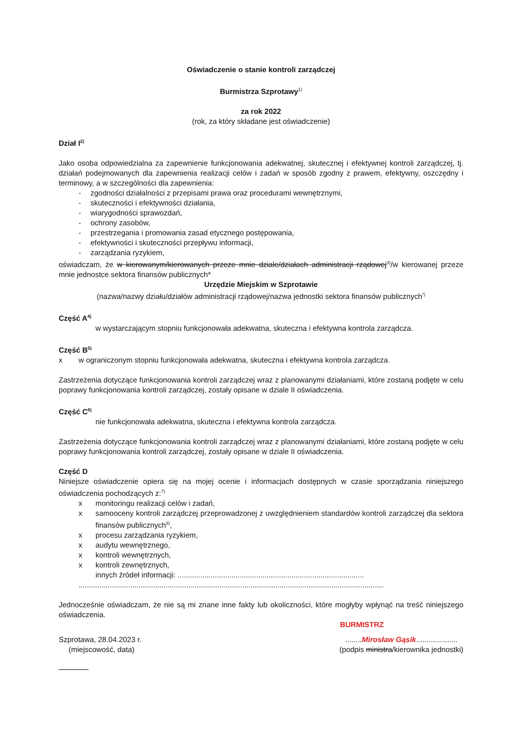Oświadczenie o stanie kontroli zarządczej
Burmistrza Szprotawy<sup>1)</sup>
za rok 2022
(rok, za który składane jest oświadczenie)
Dział I<sup>2)</sup>
Jako osoba odpowiedzialna za zapewnienie funkcjonowania adekwatnej, skutecznej i efektywnej kontroli zarządczej, tj. działań podejmowanych dla zapewnienia realizacji celów i zadań w sposób zgodny z prawem, efektywny, oszczędny i terminowy, a w szczególności dla zapewnienia:
- zgodności działalności z przepisami prawa oraz procedurami wewnętrznymi,
- skuteczności i efektywności działania,
- wiarygodności sprawozdań,
- ochrony zasobów,
- przestrzegania i promowania zasad etycznego postępowania,
- efektywności i skuteczności przepływu informacji,
- zarządzania ryzykiem,
oświadczam, że w kierowanym/kierowanych przeze mnie dziale/działach administracji rządowej<sup>3)</sup>/w kierowanej przeze mnie jednostce sektora finansów publicznych*
Urzędzie Miejskim w Szprotawie
(nazwa/nazwy działu/działów administracji rządowej/nazwa jednostki sektora finansów publicznych<sup>*)</sup>
Część A<sup>4)</sup>
w wystarczającym stopniu funkcjonowała adekwatna, skuteczna i efektywna kontrola zarządcza.
Część B<sup>5)</sup>
x w ograniczonym stopniu funkcjonowała adekwatna, skuteczna i efektywna kontrola zarządcza.
Zastrzeżenia dotyczące funkcjonowania kontroli zarządczej wraz z planowanymi działaniami, które zostaną podjęte w celu poprawy funkcjonowania kontroli zarządczej, zostały opisane w dziale II oświadczenia.
Część C<sup>6)</sup>
nie funkcjonowała adekwatna, skuteczna i efektywna kontrola zarządcza.
Zastrzeżenia dotyczące funkcjonowania kontroli zarządczej wraz z planowanymi działaniami, które zostaną podjęte w celu poprawy funkcjonowania kontroli zarządczej, zostały opisane w dziale II oświadczenia.
Część D
Niniejsze oświadczenie opiera się na mojej ocenie i informacjach dostępnych w czasie sporządzania niniejszego oświadczenia pochodzących z:<sup>7)</sup>
x monitoringu realizacji celów i zadań,
x samooceny kontroli zarządczej przeprowadzonej z uwzględnieniem standardów kontroli zarządczej dla sektora finansów publicznych<sup>8)</sup>,
x procesu zarządzania ryzykiem,
x audytu wewnętrznego,
x kontroli wewnętrznych,
x kontroli zewnętrznych,
innych źródeł informacji: ..........................................................................................
...................................................................................................................................................
Jednocześnie oświadczam, że nie są mi znane inne fakty lub okoliczności, które mogłyby wpłynąć na treść niniejszego oświadczenia.
BURMISTRZ
Szprotawa, 28.04.2023 r.
(miejscowość, data)
........Mirosław Gąsik....................
(podpis ministra/kierownika jednostki)